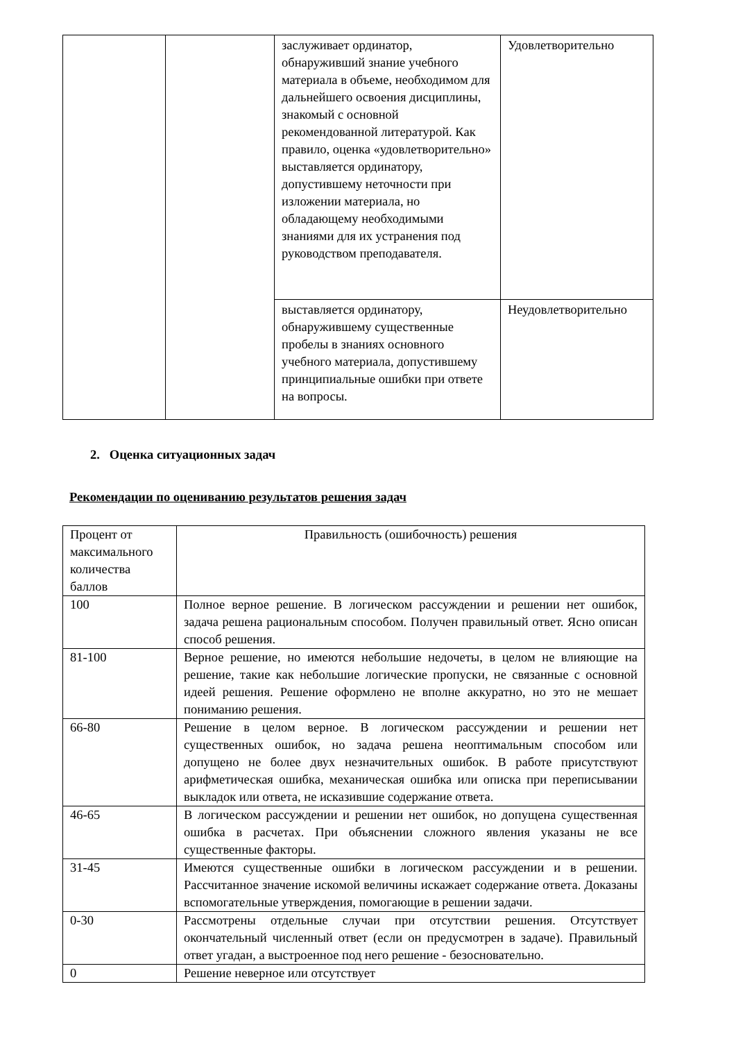| | | заслуживает ординатор, обнаруживший знание учебного материала в объеме, необходимом для дальнейшего освоения дисциплины, знакомый с основной рекомендованной литературой. Как правило, оценка «удовлетворительно» выставляется ординатору, допустившему неточности при изложении материала, но обладающему необходимыми знаниями для их устранения под руководством преподавателя. | Удовлетворительно |
| | | выставляется ординатору, обнаружившему существенные пробелы в знаниях основного учебного материала, допустившему принципиальные ошибки при ответе на вопросы. | Неудовлетворительно |
2. Оценка ситуационных задач
Рекомендации по оцениванию результатов решения задач
| Процент от максимального количества баллов | Правильность (ошибочность) решения |
| 100 | Полное верное решение. В логическом рассуждении и решении нет ошибок, задача решена рациональным способом. Получен правильный ответ. Ясно описан способ решения. |
| 81-100 | Верное решение, но имеются небольшие недочеты, в целом не влияющие на решение, такие как небольшие логические пропуски, не связанные с основной идеей решения. Решение оформлено не вполне аккуратно, но это не мешает пониманию решения. |
| 66-80 | Решение в целом верное. В логическом рассуждении и решении нет существенных ошибок, но задача решена неоптимальным способом или допущено не более двух незначительных ошибок. В работе присутствуют арифметическая ошибка, механическая ошибка или описка при переписывании выкладок или ответа, не исказившие содержание ответа. |
| 46-65 | В логическом рассуждении и решении нет ошибок, но допущена существенная ошибка в расчетах. При объяснении сложного явления указаны не все существенные факторы. |
| 31-45 | Имеются существенные ошибки в логическом рассуждении и в решении. Рассчитанное значение искомой величины искажает содержание ответа. Доказаны вспомогательные утверждения, помогающие в решении задачи. |
| 0-30 | Рассмотрены отдельные случаи при отсутствии решения. Отсутствует окончательный численный ответ (если он предусмотрен в задаче). Правильный ответ угадан, а выстроенное под него решение - безосновательно. |
| 0 | Решение неверное или отсутствует |